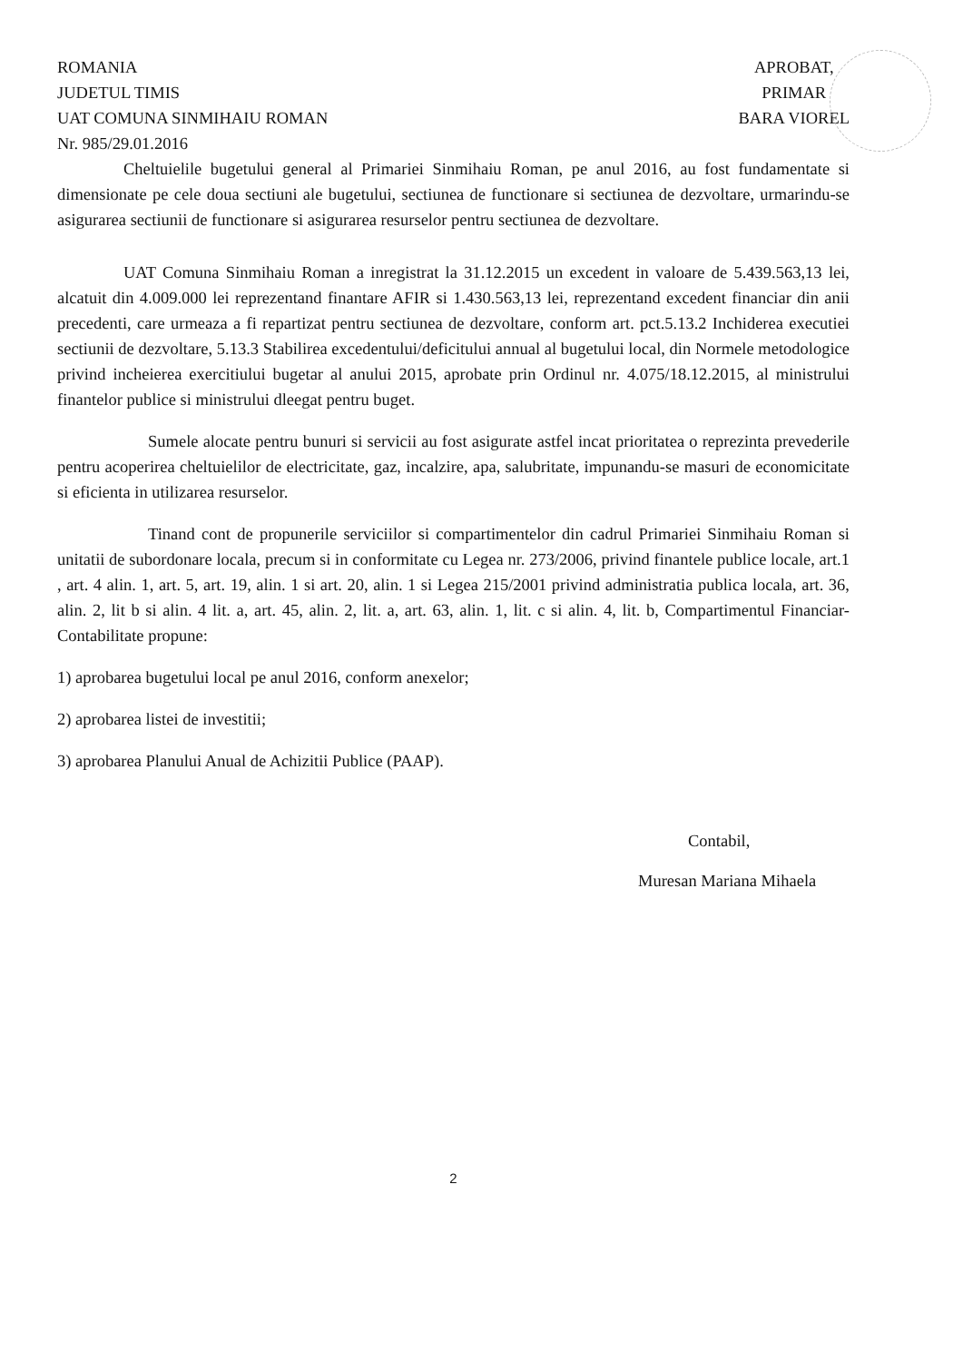ROMANIA
JUDETUL TIMIS
UAT COMUNA SINMIHAIU ROMAN
Nr. 985/29.01.2016
APROBAT,
PRIMAR
BARA VIOREL
Cheltuielile bugetului general al Primariei Sinmihaiu Roman, pe anul 2016, au fost fundamentate si dimensionate pe cele doua sectiuni ale bugetului, sectiunea de functionare si sectiunea de dezvoltare, urmarindu-se asigurarea sectiunii de functionare si asigurarea resurselor pentru sectiunea de dezvoltare.
UAT Comuna Sinmihaiu Roman a inregistrat la 31.12.2015 un excedent in valoare de 5.439.563,13 lei, alcatuit din 4.009.000 lei reprezentand finantare AFIR si 1.430.563,13 lei, reprezentand excedent financiar din anii precedenti, care urmeaza a fi repartizat pentru sectiunea de dezvoltare, conform art. pct.5.13.2 Inchiderea executiei sectiunii de dezvoltare, 5.13.3 Stabilirea excedentului/deficitului annual al bugetului local, din Normele metodologice privind incheierea exercitiului bugetar al anului 2015, aprobate prin Ordinul nr. 4.075/18.12.2015, al ministrului finantelor publice si ministrului dleegat pentru buget.
Sumele alocate pentru bunuri si servicii au fost asigurate astfel incat prioritatea o reprezinta prevederile pentru acoperirea cheltuielilor de electricitate, gaz, incalzire, apa, salubritate, impunandu-se masuri de economicitate si eficienta in utilizarea resurselor.
Tinand cont de propunerile serviciilor si compartimentelor din cadrul Primariei Sinmihaiu Roman si unitatii de subordonare locala, precum si in conformitate cu Legea nr. 273/2006, privind finantele publice locale, art.1 , art. 4 alin. 1, art. 5, art. 19, alin. 1 si art. 20, alin. 1 si Legea 215/2001 privind administratia publica locala, art. 36, alin. 2, lit b si alin. 4 lit. a, art. 45, alin. 2, lit. a, art. 63, alin. 1, lit. c si alin. 4, lit. b, Compartimentul Financiar-Contabilitate propune:
1) aprobarea bugetului local pe anul 2016, conform anexelor;
2) aprobarea listei de investitii;
3) aprobarea Planului Anual de Achizitii Publice (PAAP).
Contabil,
Muresan Mariana Mihaela
2